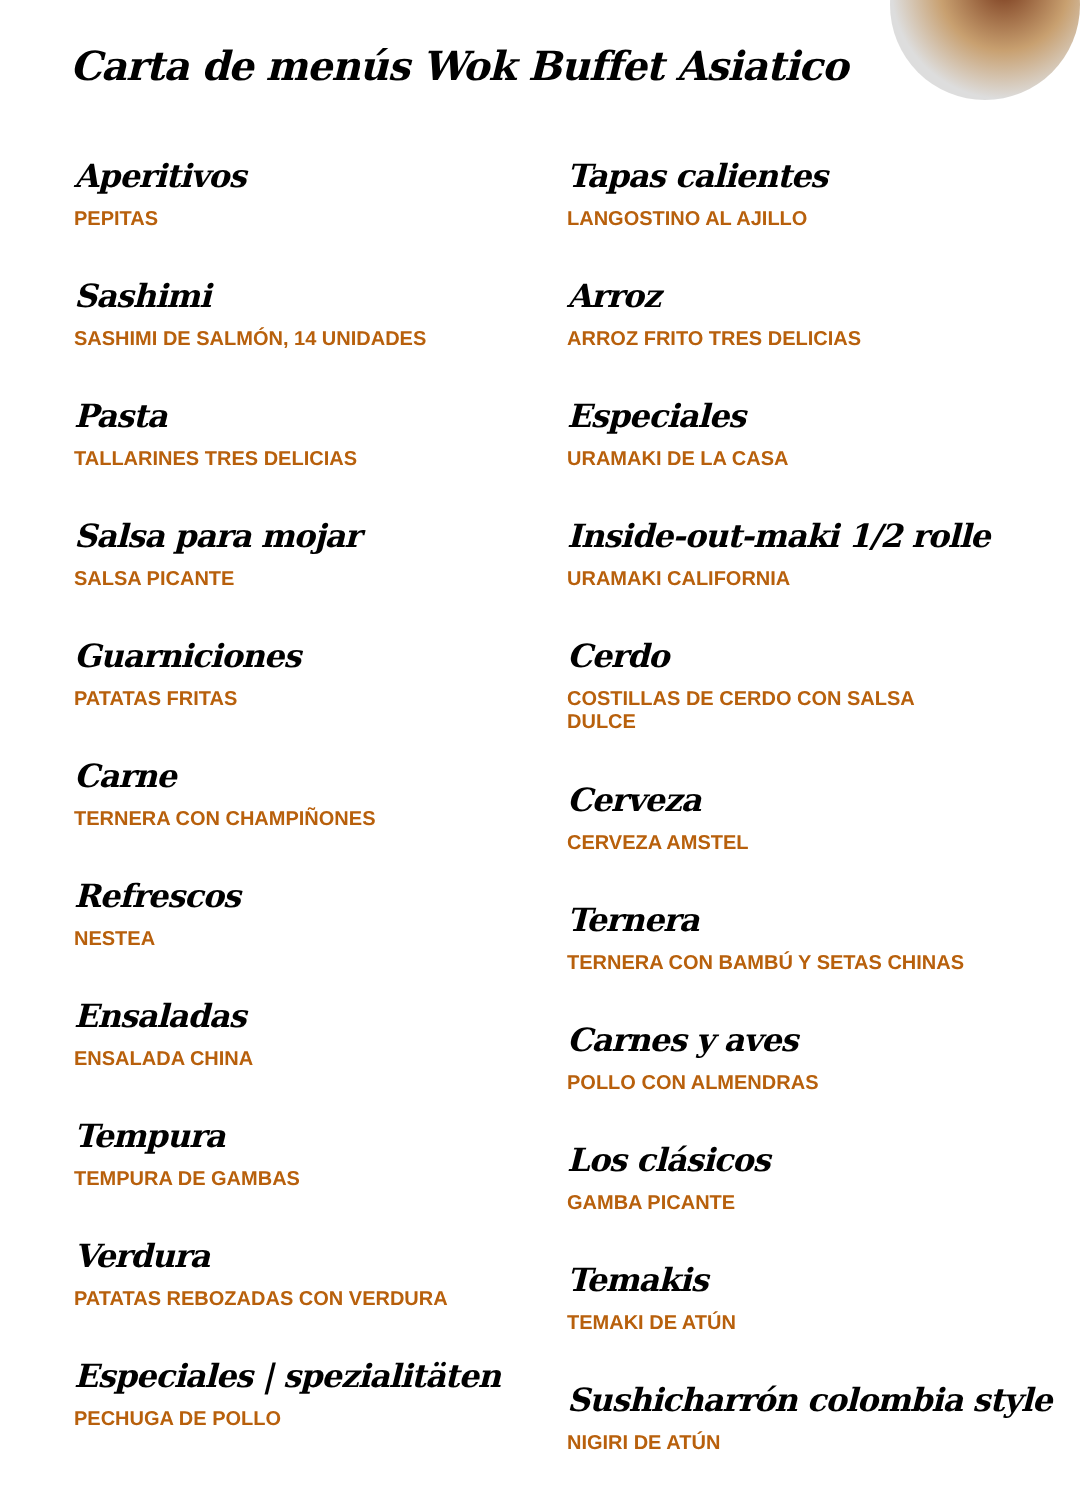Carta de menús Wok Buffet Asiatico
Aperitivos
PEPITAS
Sashimi
SASHIMI DE SALMÓN, 14 UNIDADES
Pasta
TALLARINES TRES DELICIAS
Salsa para mojar
SALSA PICANTE
Guarniciones
PATATAS FRITAS
Carne
TERNERA CON CHAMPIÑONES
Refrescos
NESTEA
Ensaladas
ENSALADA CHINA
Tempura
TEMPURA DE GAMBAS
Verdura
PATATAS REBOZADAS CON VERDURA
Especiales | spezialitäten
PECHUGA DE POLLO
Tapas calientes
LANGOSTINO AL AJILLO
Arroz
ARROZ FRITO TRES DELICIAS
Especiales
URAMAKI DE LA CASA
Inside-out-maki 1/2 rolle
URAMAKI CALIFORNIA
Cerdo
COSTILLAS DE CERDO CON SALSA DULCE
Cerveza
CERVEZA AMSTEL
Ternera
TERNERA CON BAMBÚ Y SETAS CHINAS
Carnes y aves
POLLO CON ALMENDRAS
Los clásicos
GAMBA PICANTE
Temakis
TEMAKI DE ATÚN
Sushicharrón colombia style
NIGIRI DE ATÚN